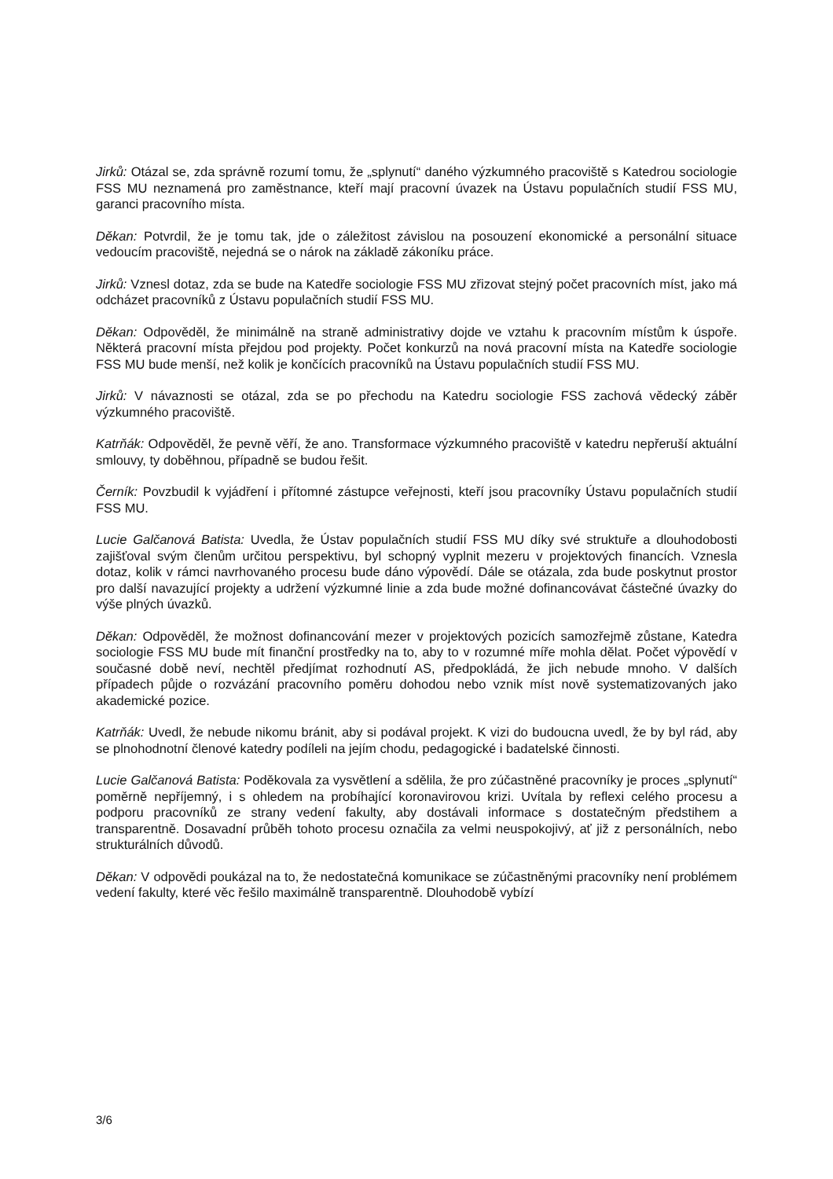Jirků: Otázal se, zda správně rozumí tomu, že „splynutí“ daného výzkumného pracoviště s Katedrou sociologie FSS MU neznamená pro zaměstnance, kteří mají pracovní úvazek na Ústavu populačních studií FSS MU, garanci pracovního místa.
Děkan: Potvrdil, že je tomu tak, jde o záležitost závislou na posouzení ekonomické a personální situace vedoucím pracoviště, nejedná se o nárok na základě zákoníku práce.
Jirků: Vznesl dotaz, zda se bude na Katedře sociologie FSS MU zřizovat stejný počet pracovních míst, jako má odcházet pracovníků z Ústavu populačních studií FSS MU.
Děkan: Odpověděl, že minimálně na straně administrativy dojde ve vztahu k pracovním místům k úspoře. Některá pracovní místa přejdou pod projekty. Počet konkurzů na nová pracovní místa na Katedře sociologie FSS MU bude menší, než kolik je končících pracovníků na Ústavu populačních studií FSS MU.
Jirků: V návaznosti se otázal, zda se po přechodu na Katedru sociologie FSS zachová vědecký záběr výzkumného pracoviště.
Katrňák: Odpověděl, že pevně věří, že ano. Transformace výzkumného pracoviště v katedru nepřeruší aktuální smlouvy, ty doběhnou, případně se budou řešit.
Černík: Povzbudil k vyjádření i přítomné zástupce veřejnosti, kteří jsou pracovníky Ústavu populačních studií FSS MU.
Lucie Galčanová Batista: Uvedla, že Ústav populačních studií FSS MU díky své struktuře a dlouhodobosti zajišťoval svým členům určitou perspektivu, byl schopný vyplnit mezeru v projektových financích. Vznesla dotaz, kolik v rámci navrhovaného procesu bude dáno výpovědí. Dále se otázala, zda bude poskytnut prostor pro další navazující projekty a udržení výzkumné linie a zda bude možné dofinancovávat částečné úvazky do výše plných úvazků.
Děkan: Odpověděl, že možnost dofinancování mezer v projektových pozicích samozřejmě zůstane, Katedra sociologie FSS MU bude mít finanční prostředky na to, aby to v rozumné míře mohla dělat. Počet výpovědí v současné době neví, nechtěl předjímat rozhodnutí AS, předpokládá, že jich nebude mnoho. V dalších případech půjde o rozvázání pracovního poměru dohodou nebo vznik míst nově systematizovaných jako akademické pozice.
Katrňák: Uvedl, že nebude nikomu bránit, aby si podával projekt. K vizi do budoucna uvedl, že by byl rád, aby se plnohodnotní členové katedry podíleli na jejím chodu, pedagogické i badatelské činnosti.
Lucie Galčanová Batista: Poděkovala za vysvětlení a sdělila, že pro zúčastněné pracovníky je proces „splynutí“ poměrně nepříjemný, i s ohledem na probíhající koronavirovou krizi. Uvítala by reflexi celého procesu a podporu pracovníků ze strany vedení fakulty, aby dostávali informace s dostatečným předstihem a transparentně. Dosavadní průběh tohoto procesu označila za velmi neuspokojivý, ať již z personálních, nebo strukturálních důvodů.
Děkan: V odpovědi poukázal na to, že nedostatečná komunikace se zúčastněnými pracovníky není problémem vedení fakulty, které věc řešilo maximálně transparentně. Dlouhodobě vybízí
3/6